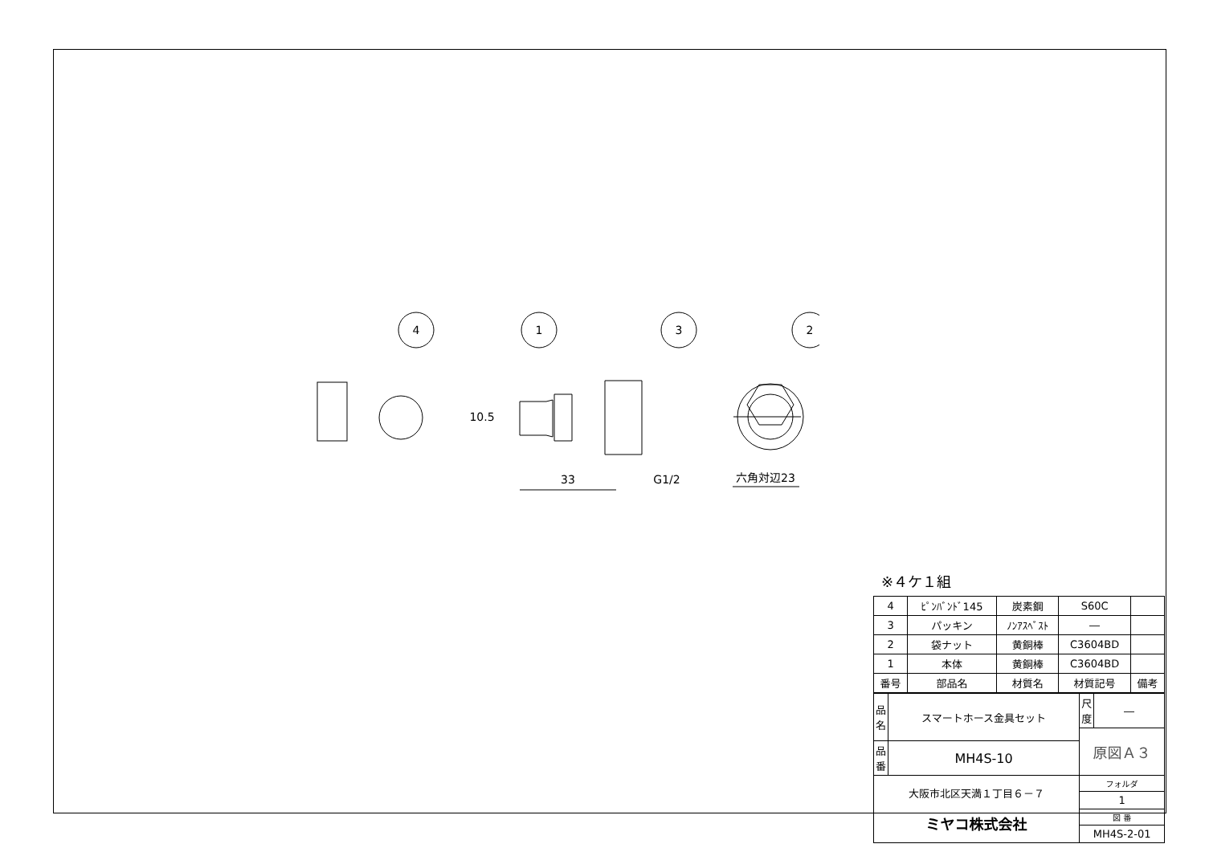4
1
3
2
33
G1/2
六角対辺23
10.5
※４ケ１組
| 4 | ﾋﾟﾝﾊﾞﾝﾄﾞ145 | 炭素鋼 | S60C | |
| 3 | パッキン | ﾉﾝｱｽﾍﾞｽﾄ | ― | |
| 2 | 袋ナット | 黄銅棒 | C3604BD | |
| 1 | 本体 | 黄銅棒 | C3604BD | |
| 番号 | 部品名 | 材質名 | 材質記号 | 備考 |
| 品名 | スマートホース金具セット | 尺度 | ― |
| | | 原図Ａ３ | |
| 品番 | MH4S-10 | | |
| 大阪市北区天満１丁目６－７ ミヤコ株式会社 | | フォルダ | |
| | | 1 | |
| | | 図 番 | |
| | | MH4S-2-01 | |